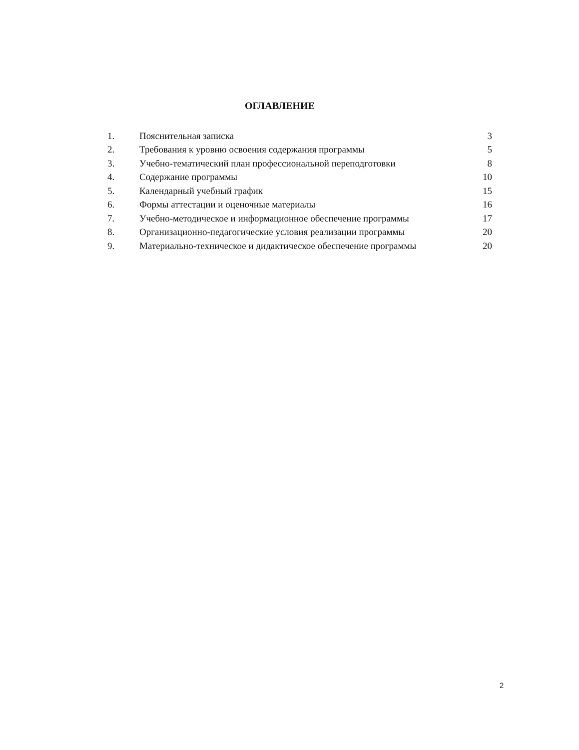ОГЛАВЛЕНИЕ
| 1. | Пояснительная записка | 3 |
| 2. | Требования к уровню освоения содержания программы | 5 |
| 3. | Учебно-тематический план профессиональной переподготовки | 8 |
| 4. | Содержание программы | 10 |
| 5. | Календарный учебный график | 15 |
| 6. | Формы аттестации и оценочные материалы | 16 |
| 7. | Учебно-методическое и информационное обеспечение программы | 17 |
| 8. | Организационно-педагогические условия реализации программы | 20 |
| 9. | Материально-техническое и дидактическое обеспечение программы | 20 |
2